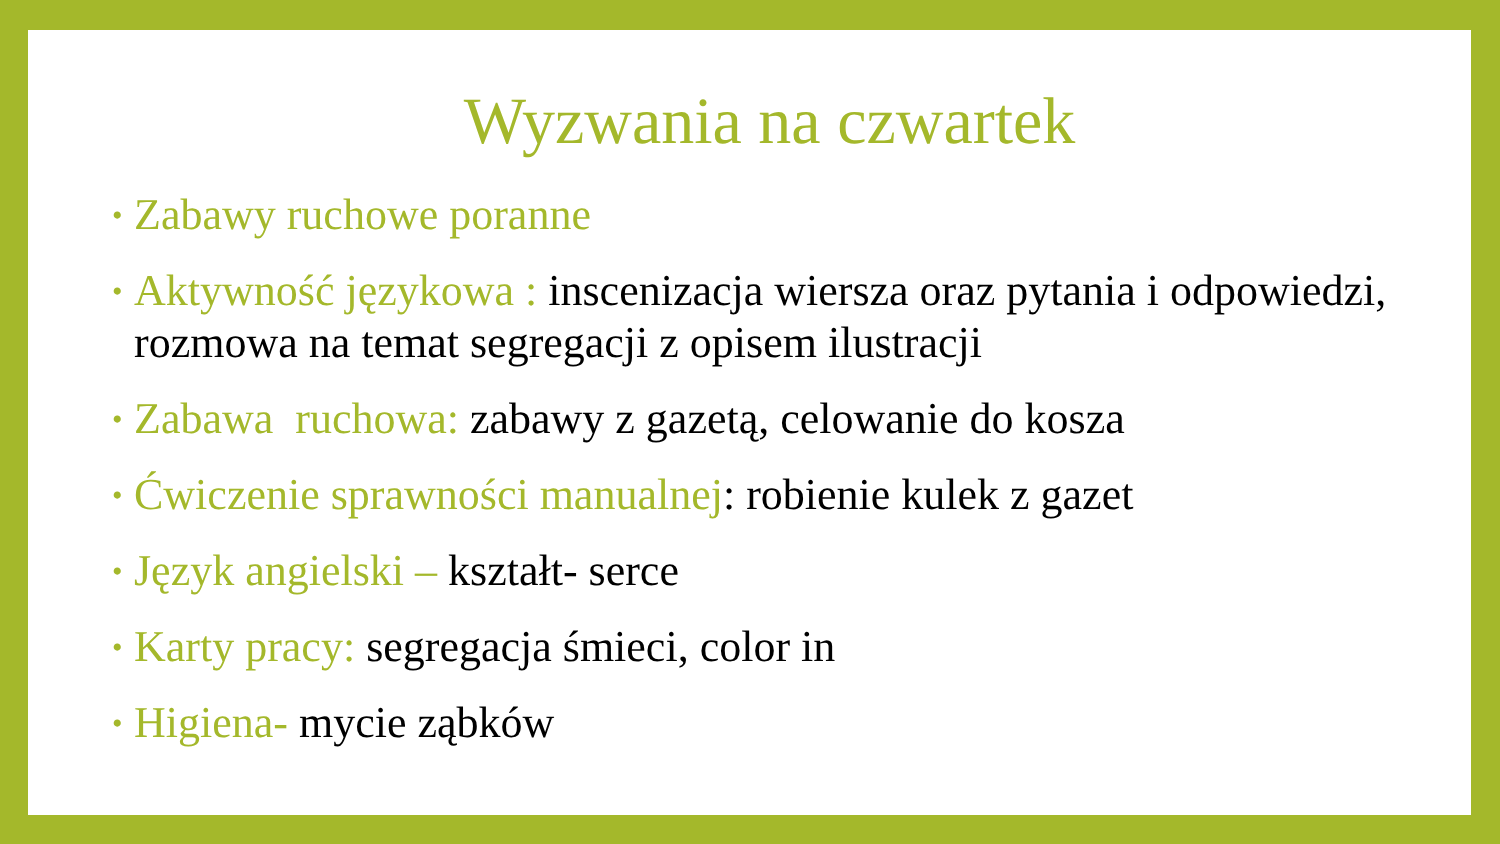Wyzwania na czwartek
• Zabawy ruchowe poranne
• Aktywność językowa : inscenizacja wiersza oraz pytania i odpowiedzi, rozmowa na temat segregacji z opisem ilustracji
• Zabawa ruchowa: zabawy z gazetą, celowanie do kosza
• Ćwiczenie sprawności manualnej: robienie kulek z gazet
• Język angielski – kształt- serce
• Karty pracy: segregacja śmieci, color in
• Higiena- mycie ząbków